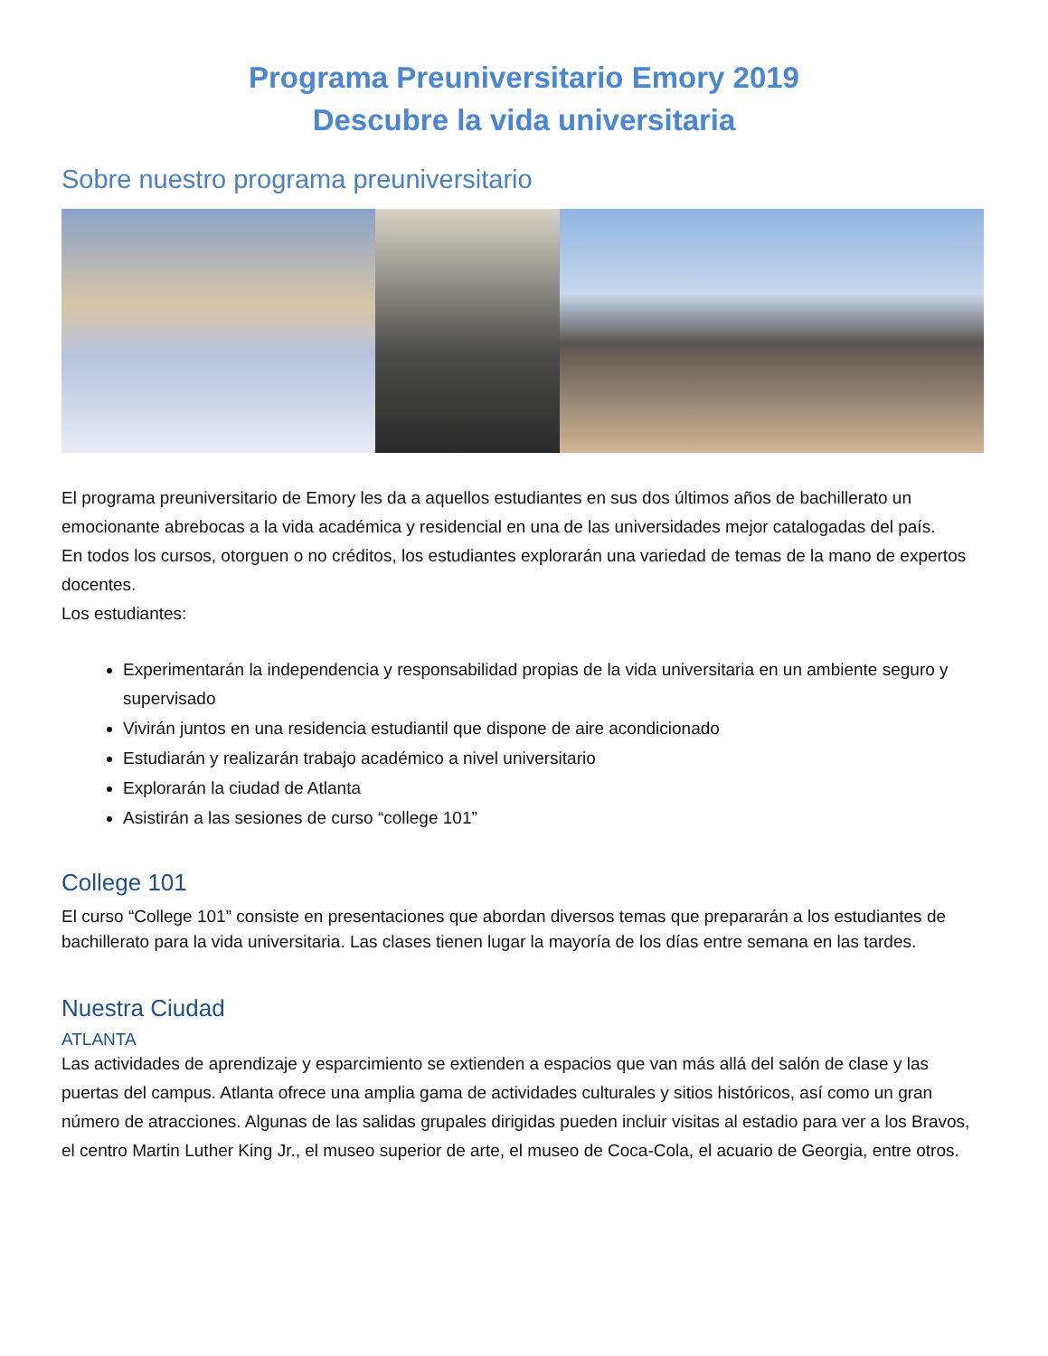Programa Preuniversitario Emory 2019
Descubre la vida universitaria
Sobre nuestro programa preuniversitario
El programa preuniversitario de Emory les da a aquellos estudiantes en sus dos últimos años de bachillerato un emocionante abrebocas a la vida académica y residencial en una de las universidades mejor catalogadas del país.
En todos los cursos, otorguen o no créditos, los estudiantes explorarán una variedad de temas de la mano de expertos docentes.
Los estudiantes:
Experimentarán la independencia y responsabilidad propias de la vida universitaria en un ambiente seguro y supervisado
Vivirán juntos en una residencia estudiantil que dispone de aire acondicionado
Estudiarán y realizarán trabajo académico a nivel universitario
Explorarán la ciudad de Atlanta
Asistirán a las sesiones de curso “college 101”
College 101
El curso “College 101” consiste en presentaciones que abordan diversos temas que prepararán a los estudiantes de bachillerato para la vida universitaria. Las clases tienen lugar la mayoría de los días entre semana en las tardes.
Nuestra Ciudad
ATLANTA
Las actividades de aprendizaje y esparcimiento se extienden a espacios que van más allá del salón de clase y las puertas del campus. Atlanta ofrece una amplia gama de actividades culturales y sitios históricos, así como un gran número de atracciones. Algunas de las salidas grupales dirigidas pueden incluir visitas al estadio para ver a los Bravos, el centro Martin Luther King Jr., el museo superior de arte, el museo de Coca-Cola, el acuario de Georgia, entre otros.